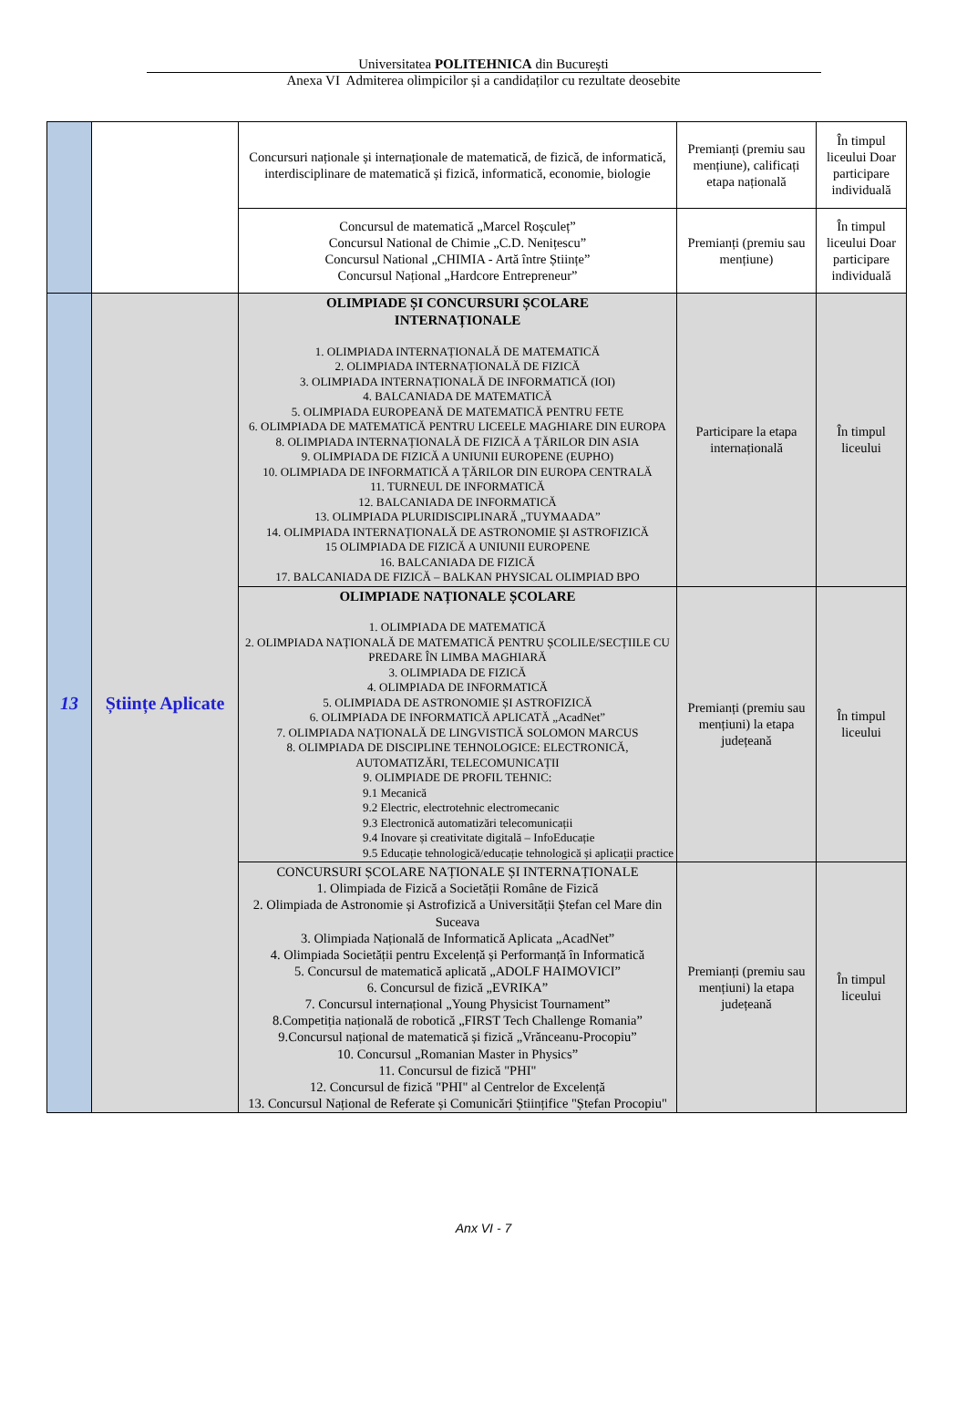Universitatea POLITEHNICA din București
Anexa VI Admiterea olimpicilor și a candidaților cu rezultate deosebite
| | | Concursuri naționale și internaționale de matematică, de fizică, de informatică, interdisciplinare de matematică și fizică, informatică, economie, biologie | Premianți (premiu sau mențiune), calificați etapa națională | În timpul liceului Doar participare individuală |
| | | Concursul de matematică „Marcel Roșculeț” Concursul National de Chimie „C.D. Nenițescu” Concursul National „CHIMIA - Artă între Științe” Concursul Național „Hardcore Entrepreneur” | Premianți (premiu sau mențiune) | În timpul liceului Doar participare individuală |
| 13 | Științe Aplicate | OLIMPIADE ȘI CONCURSURI ȘCOLARE INTERNAȚIONALE 1. OLIMPIADA INTERNAȚIONALĂ DE MATEMATICĂ 2. OLIMPIADA INTERNAȚIONALĂ DE FIZICĂ 3. OLIMPIADA INTERNAȚIONALĂ DE INFORMATICĂ (IOI) 4. BALCANIADA DE MATEMATICĂ 5. OLIMPIADA EUROPEANĂ DE MATEMATICĂ PENTRU FETE 6. OLIMPIADA DE MATEMATICĂ PENTRU LICEELE MAGHIARE DIN EUROPA 8. OLIMPIADA INTERNAȚIONALĂ DE FIZICĂ A ȚĂRILOR DIN ASIA 9. OLIMPIADA DE FIZICĂ A UNIUNII EUROPENE (EUPHO) 10. OLIMPIADA DE INFORMATICĂ A ȚĂRILOR DIN EUROPA CENTRALĂ 11. TURNEUL DE INFORMATICĂ 12. BALCANIADA DE INFORMATICĂ 13. OLIMPIADA PLURIDISCIPLINARĂ „TUYMAADA” 14. OLIMPIADA INTERNAȚIONALĂ DE ASTRONOMIE ȘI ASTROFIZICĂ 15 OLIMPIADA DE FIZICĂ A UNIUNII EUROPENE 16. BALCANIADA DE FIZICĂ 17. BALCANIADA DE FIZICĂ – BALKAN PHYSICAL OLIMPIAD BPO | Participare la etapa internațională | În timpul liceului |
| | | OLIMPIADE NAȚIONALE ȘCOLARE 1. OLIMPIADA DE MATEMATICĂ 2. OLIMPIADA NAȚIONALĂ DE MATEMATICĂ PENTRU ȘCOLILE/SECȚIILE CU PREDARE ÎN LIMBA MAGHIARĂ 3. OLIMPIADA DE FIZICĂ 4. OLIMPIADA DE INFORMATICĂ 5. OLIMPIADA DE ASTRONOMIE ȘI ASTROFIZICĂ 6. OLIMPIADA DE INFORMATICĂ APLICATĂ „AcadNet” 7. OLIMPIADA NAȚIONALĂ DE LINGVISTICĂ SOLOMON MARCUS 8. OLIMPIADA DE DISCIPLINE TEHNOLOGICE: ELECTRONICĂ, AUTOMATIZĂRI, TELECOMUNICAȚII 9. OLIMPIADE DE PROFIL TEHNIC: 9.1 Mecanică 9.2 Electric, electrotehnic electromecanic 9.3 Electronică automatizări telecomunicații 9.4 Inovare și creativitate digitală – InfoEducație 9.5 Educație tehnologică/educație tehnologică și aplicații practice | Premianți (premiu sau mențiuni) la etapa județeană | În timpul liceului |
| | | CONCURSURI ȘCOLARE NAȚIONALE ȘI INTERNAȚIONALE 1. Olimpiada de Fizică a Societății Române de Fizică 2. Olimpiada de Astronomie și Astrofizică a Universității Ștefan cel Mare din Suceava 3. Olimpiada Națională de Informatică Aplicata „AcadNet” 4. Olimpiada Societății pentru Excelență și Performanță în Informatică 5. Concursul de matematică aplicată „ADOLF HAIMOVICI” 6. Concursul de fizică „EVRIKA” 7. Concursul internațional „Young Physicist Tournament” 8.Competiția națională de robotică „FIRST Tech Challenge Romania” 9.Concursul național de matematică și fizică „Vrănceanu-Procopiu” 10. Concursul „Romanian Master in Physics” 11. Concursul de fizică "PHI" 12. Concursul de fizică "PHI" al Centrelor de Excelență 13. Concursul Național de Referate și Comunicări Științifice "Ștefan Procopiu" | Premianți (premiu sau mențiuni) la etapa județeană | În timpul liceului |
Anx VI - 7